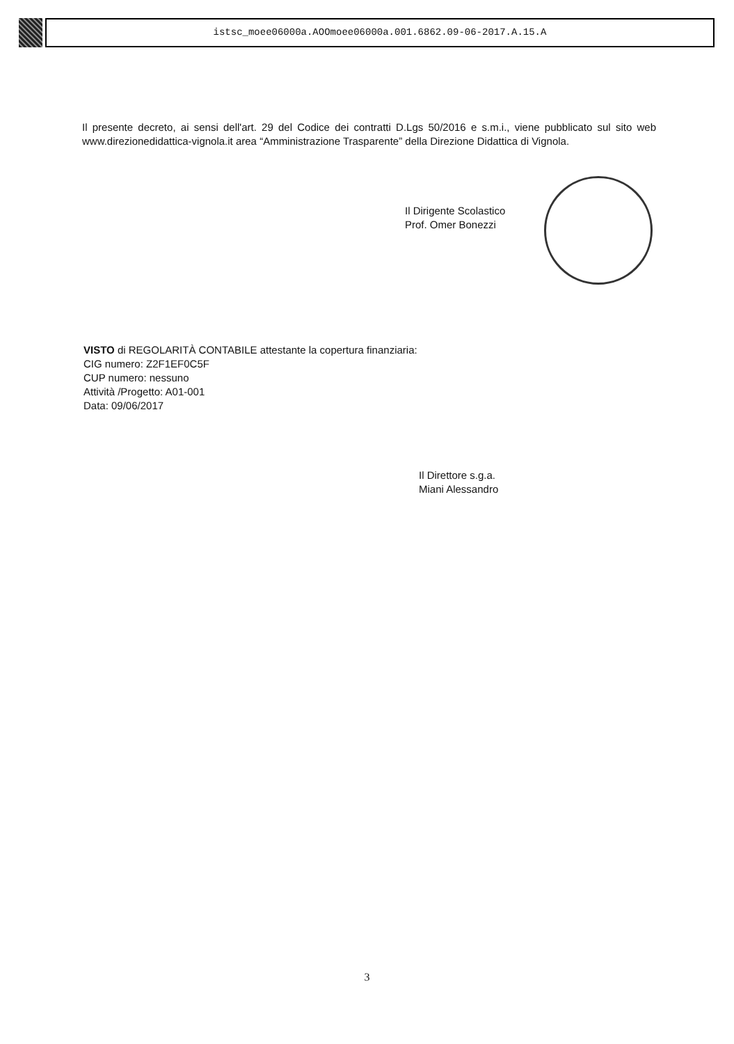istsc_moee06000a.AOOmoee06000a.001.6862.09-06-2017.A.15.A
Il presente decreto, ai sensi dell'art. 29 del Codice dei contratti D.Lgs 50/2016 e s.m.i., viene pubblicato sul sito web www.direzionedidattica-vignola.it area “Amministrazione Trasparente” della Direzione Didattica di Vignola.
Il Dirigente Scolastico
Prof. Omer Bonezzi
VISTO di REGOLARITÀ CONTABILE attestante la copertura finanziaria:
CIG numero: Z2F1EF0C5F
CUP numero: nessuno
Attività /Progetto: A01-001
Data: 09/06/2017
Il Direttore s.g.a.
Miani Alessandro
3